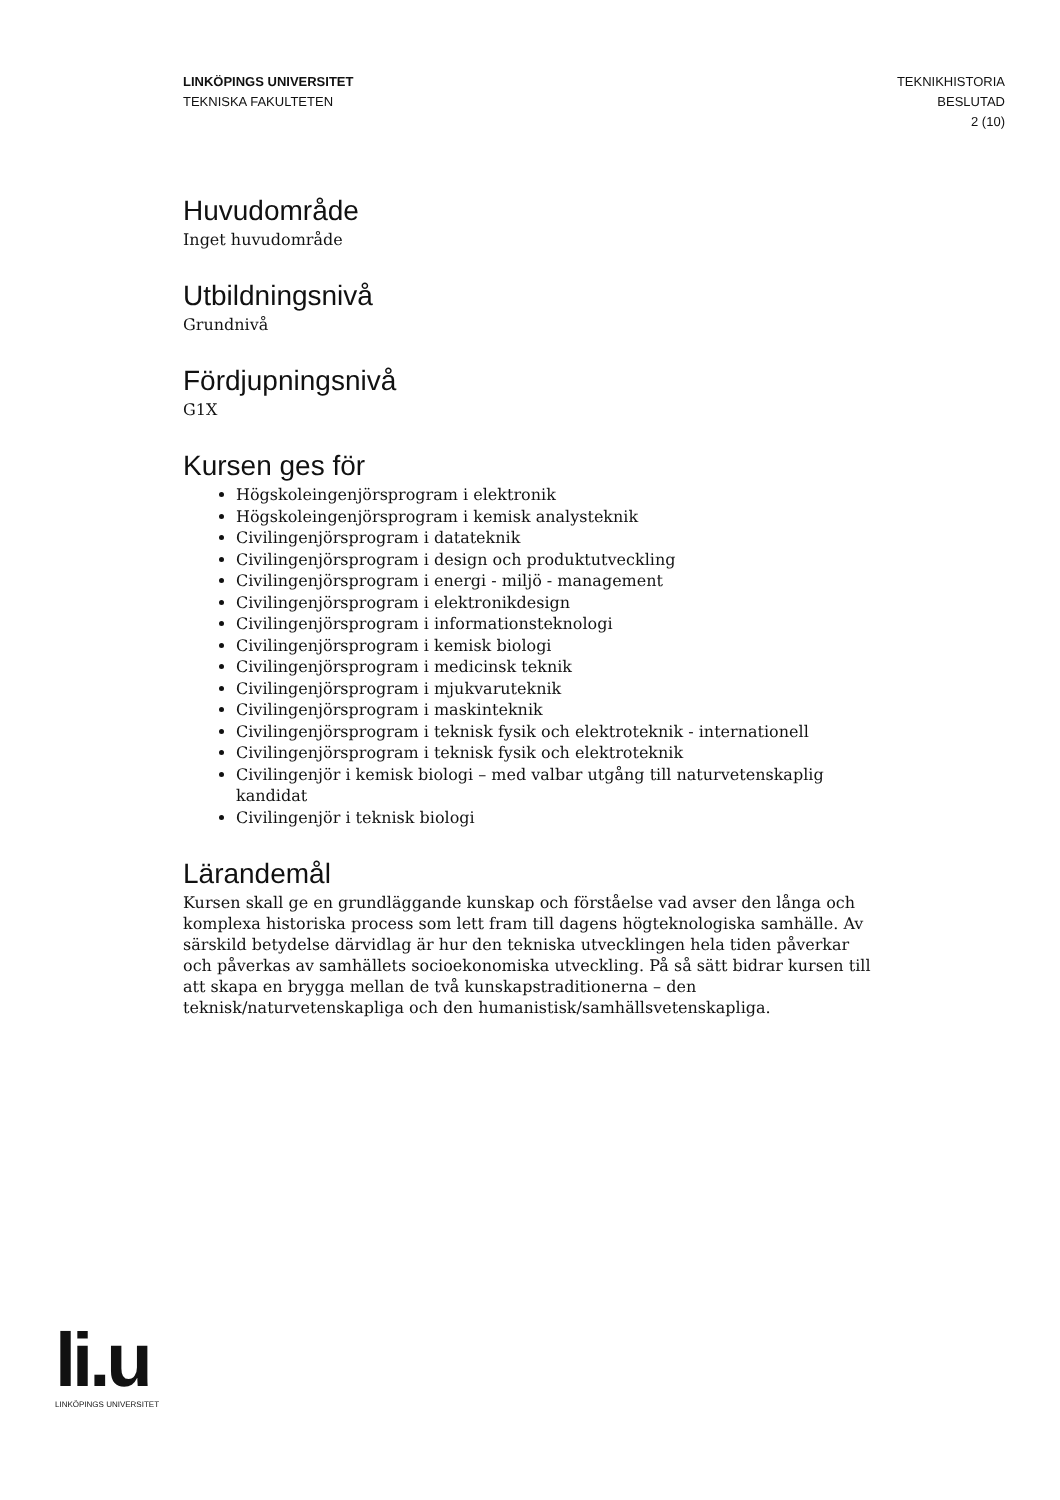LINKÖPINGS UNIVERSITET
TEKNISKA FAKULTETEN
TEKNIKHISTORIA
BESLUTAD
2 (10)
Huvudområde
Inget huvudområde
Utbildningsnivå
Grundnivå
Fördjupningsnivå
G1X
Kursen ges för
Högskoleingenjörsprogram i elektronik
Högskoleingenjörsprogram i kemisk analysteknik
Civilingenjörsprogram i datateknik
Civilingenjörsprogram i design och produktutveckling
Civilingenjörsprogram i energi - miljö - management
Civilingenjörsprogram i elektronikdesign
Civilingenjörsprogram i informationsteknologi
Civilingenjörsprogram i kemisk biologi
Civilingenjörsprogram i medicinsk teknik
Civilingenjörsprogram i mjukvaruteknik
Civilingenjörsprogram i maskinteknik
Civilingenjörsprogram i teknisk fysik och elektroteknik - internationell
Civilingenjörsprogram i teknisk fysik och elektroteknik
Civilingenjör i kemisk biologi – med valbar utgång till naturvetenskaplig kandidat
Civilingenjör i teknisk biologi
Lärandemål
Kursen skall ge en grundläggande kunskap och förståelse vad avser den långa och komplexa historiska process som lett fram till dagens högteknologiska samhälle. Av särskild betydelse därvidlag är hur den tekniska utvecklingen hela tiden påverkar och påverkas av samhällets socioekonomiska utveckling. På så sätt bidrar kursen till att skapa en brygga mellan de två kunskapstraditionerna – den teknisk/naturvetenskapliga och den humanistisk/samhällsvetenskapliga.
li.u
LINKÖPINGS UNIVERSITET